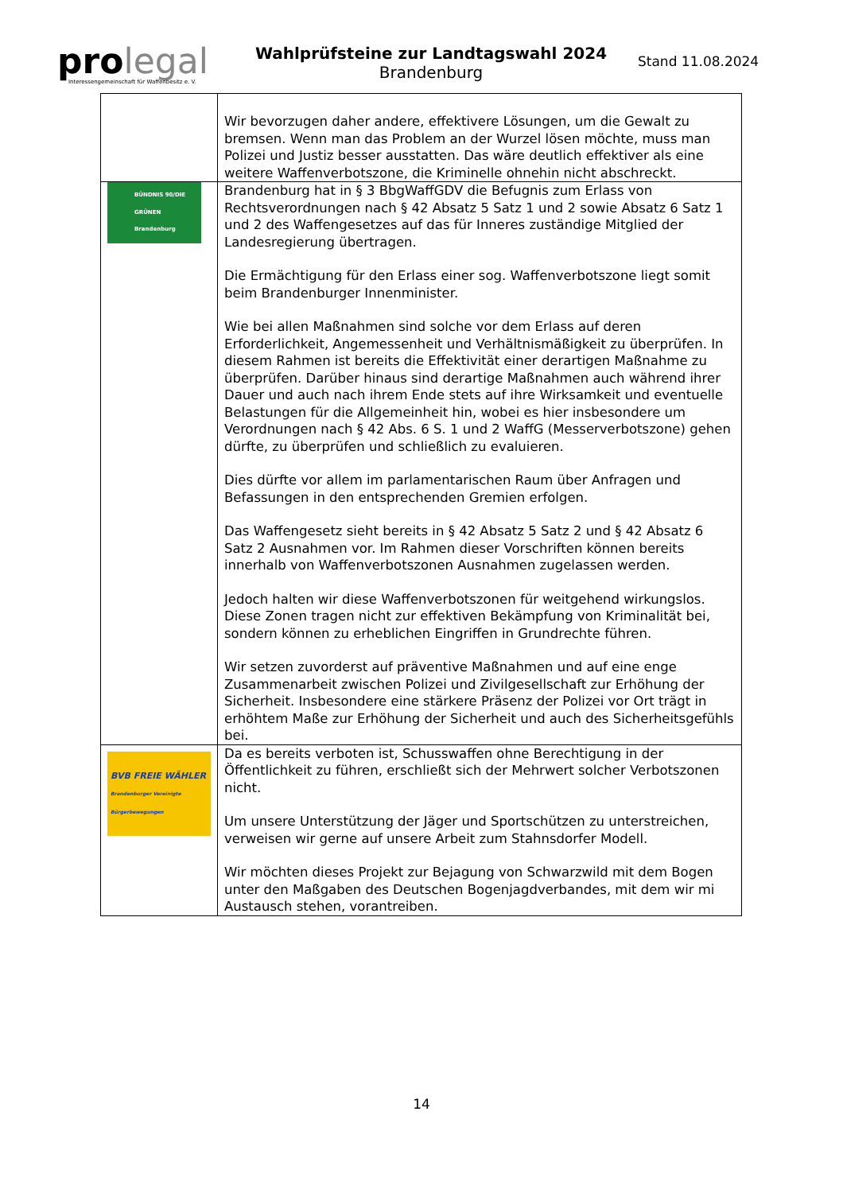pro legal
Interessengemeinschaft für Waffenbesitz e. V.
Wahlprüfsteine zur Landtagswahl 2024
Brandenburg
Stand 11.08.2024
| | Wir bevorzugen daher andere, effektivere Lösungen, um die Gewalt zu bremsen. Wenn man das Problem an der Wurzel lösen möchte, muss man Polizei und Justiz besser ausstatten. Das wäre deutlich effektiver als eine weitere Waffenverbotszone, die Kriminelle ohnehin nicht abschreckt. |
| BÜNDNIS 90/DIE GRÜNEN Brandenburg | Brandenburg hat in § 3 BbgWaffGDV die Befugnis zum Erlass von Rechtsverordnungen nach § 42 Absatz 5 Satz 1 und 2 sowie Absatz 6 Satz 1 und 2 des Waffengesetzes auf das für Inneres zuständige Mitglied der Landesregierung übertragen. Die Ermächtigung für den Erlass einer sog. Waffenverbotszone liegt somit beim Brandenburger Innenminister. Wie bei allen Maßnahmen sind solche vor dem Erlass auf deren Erforderlichkeit, Angemessenheit und Verhältnismäßigkeit zu überprüfen. In diesem Rahmen ist bereits die Effektivität einer derartigen Maßnahme zu überprüfen. Darüber hinaus sind derartige Maßnahmen auch während ihrer Dauer und auch nach ihrem Ende stets auf ihre Wirksamkeit und eventuelle Belastungen für die Allgemeinheit hin, wobei es hier insbesondere um Verordnungen nach § 42 Abs. 6 S. 1 und 2 WaffG (Messerverbotszone) gehen dürfte, zu überprüfen und schließlich zu evaluieren. Dies dürfte vor allem im parlamentarischen Raum über Anfragen und Befassungen in den entsprechenden Gremien erfolgen. Das Waffengesetz sieht bereits in § 42 Absatz 5 Satz 2 und § 42 Absatz 6 Satz 2 Ausnahmen vor. Im Rahmen dieser Vorschriften können bereits innerhalb von Waffenverbotszonen Ausnahmen zugelassen werden. Jedoch halten wir diese Waffenverbotszonen für weitgehend wirkungslos. Diese Zonen tragen nicht zur effektiven Bekämpfung von Kriminalität bei, sondern können zu erheblichen Eingriffen in Grundrechte führen. Wir setzen zuvorderst auf präventive Maßnahmen und auf eine enge Zusammenarbeit zwischen Polizei und Zivilgesellschaft zur Erhöhung der Sicherheit. Insbesondere eine stärkere Präsenz der Polizei vor Ort trägt in erhöhtem Maße zur Erhöhung der Sicherheit und auch des Sicherheitsgefühls bei. |
| BVB FREIE WÄHLER Brandenburger Vereinigte Bürgerbewegungen | Da es bereits verboten ist, Schusswaffen ohne Berechtigung in der Öffentlichkeit zu führen, erschließt sich der Mehrwert solcher Verbotszonen nicht. Um unsere Unterstützung der Jäger und Sportschützen zu unterstreichen, verweisen wir gerne auf unsere Arbeit zum Stahnsdorfer Modell. Wir möchten dieses Projekt zur Bejagung von Schwarzwild mit dem Bogen unter den Maßgaben des Deutschen Bogenjagdverbandes, mit dem wir mi Austausch stehen, vorantreiben. |
14